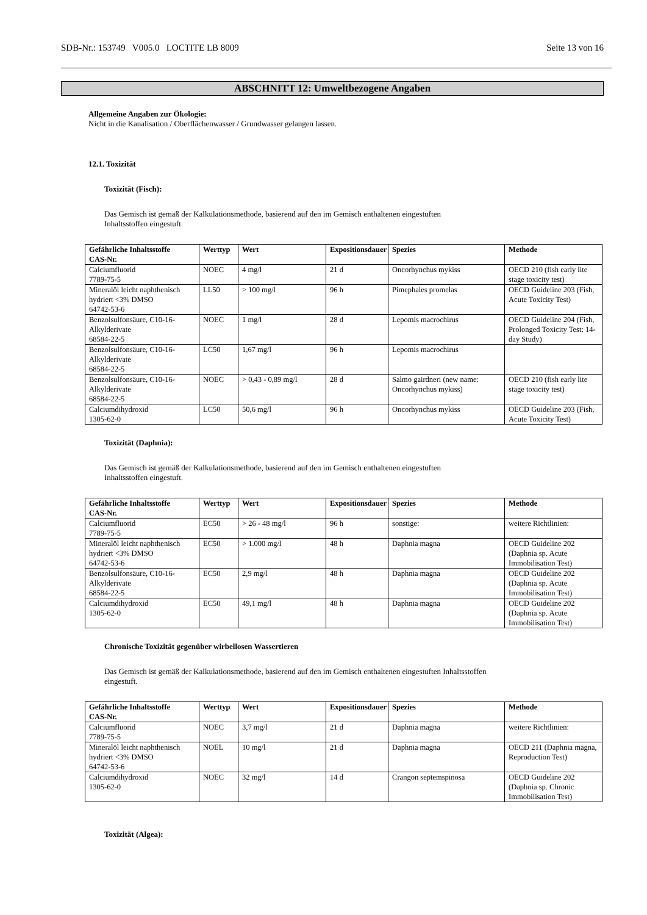SDB-Nr.: 153749 V005.0 LOCTITE LB 8009 Seite 13 von 16
ABSCHNITT 12: Umweltbezogene Angaben
Allgemeine Angaben zur Ökologie:
Nicht in die Kanalisation / Oberflächenwasser / Grundwasser gelangen lassen.
12.1. Toxizität
Toxizität (Fisch):
Das Gemisch ist gemäß der Kalkulationsmethode, basierend auf den im Gemisch enthaltenen eingestuften
Inhaltsstoffen eingestuft.
| Gefährliche Inhaltsstoffe CAS-Nr. | Werttyp | Wert | Expositionsdauer | Spezies | Methode |
| --- | --- | --- | --- | --- | --- |
| Calciumfluorid 7789-75-5 | NOEC | 4 mg/l | 21 d | Oncorhynchus mykiss | OECD 210 (fish early lite stage toxicity test) |
| Mineralöl leicht naphthenisch hydriert <3% DMSO 64742-53-6 | LL50 | > 100 mg/l | 96 h | Pimephales promelas | OECD Guideline 203 (Fish, Acute Toxicity Test) |
| Benzolsulfonsäure, C10-16-Alkylderivate 68584-22-5 | NOEC | 1 mg/l | 28 d | Lepomis macrochirus | OECD Guideline 204 (Fish, Prolonged Toxicity Test: 14-day Study) |
| Benzolsulfonsäure, C10-16-Alkylderivate 68584-22-5 | LC50 | 1,67 mg/l | 96 h | Lepomis macrochirus | |
| Benzolsulfonsäure, C10-16-Alkylderivate 68584-22-5 | NOEC | > 0,43 - 0,89 mg/l | 28 d | Salmo gairdneri (new name: Oncorhynchus mykiss) | OECD 210 (fish early lite stage toxicity test) |
| Calciumdihydroxid 1305-62-0 | LC50 | 50,6 mg/l | 96 h | Oncorhynchus mykiss | OECD Guideline 203 (Fish, Acute Toxicity Test) |
Toxizität (Daphnia):
Das Gemisch ist gemäß der Kalkulationsmethode, basierend auf den im Gemisch enthaltenen eingestuften
Inhaltsstoffen eingestuft.
| Gefährliche Inhaltsstoffe CAS-Nr. | Werttyp | Wert | Expositionsdauer | Spezies | Methode |
| --- | --- | --- | --- | --- | --- |
| Calciumfluorid 7789-75-5 | EC50 | > 26 - 48 mg/l | 96 h | sonstige: | weitere Richtlinien: |
| Mineralöl leicht naphthenisch hydriert <3% DMSO 64742-53-6 | EC50 | > 1.000 mg/l | 48 h | Daphnia magna | OECD Guideline 202 (Daphnia sp. Acute Immobilisation Test) |
| Benzolsulfonsäure, C10-16-Alkylderivate 68584-22-5 | EC50 | 2,9 mg/l | 48 h | Daphnia magna | OECD Guideline 202 (Daphnia sp. Acute Immobilisation Test) |
| Calciumdihydroxid 1305-62-0 | EC50 | 49,1 mg/l | 48 h | Daphnia magna | OECD Guideline 202 (Daphnia sp. Acute Immobilisation Test) |
Chronische Toxizität gegenüber wirbellosen Wassertieren
Das Gemisch ist gemäß der Kalkulationsmethode, basierend auf den im Gemisch enthaltenen eingestuften Inhaltsstoffen
eingestuft.
| Gefährliche Inhaltsstoffe CAS-Nr. | Werttyp | Wert | Expositionsdauer | Spezies | Methode |
| --- | --- | --- | --- | --- | --- |
| Calciumfluorid 7789-75-5 | NOEC | 3,7 mg/l | 21 d | Daphnia magna | weitere Richtlinien: |
| Mineralöl leicht naphthenisch hydriert <3% DMSO 64742-53-6 | NOEL | 10 mg/l | 21 d | Daphnia magna | OECD 211 (Daphnia magna, Reproduction Test) |
| Calciumdihydroxid 1305-62-0 | NOEC | 32 mg/l | 14 d | Crangon septemspinosa | OECD Guideline 202 (Daphnia sp. Chronic Immobilisation Test) |
Toxizität (Algea):